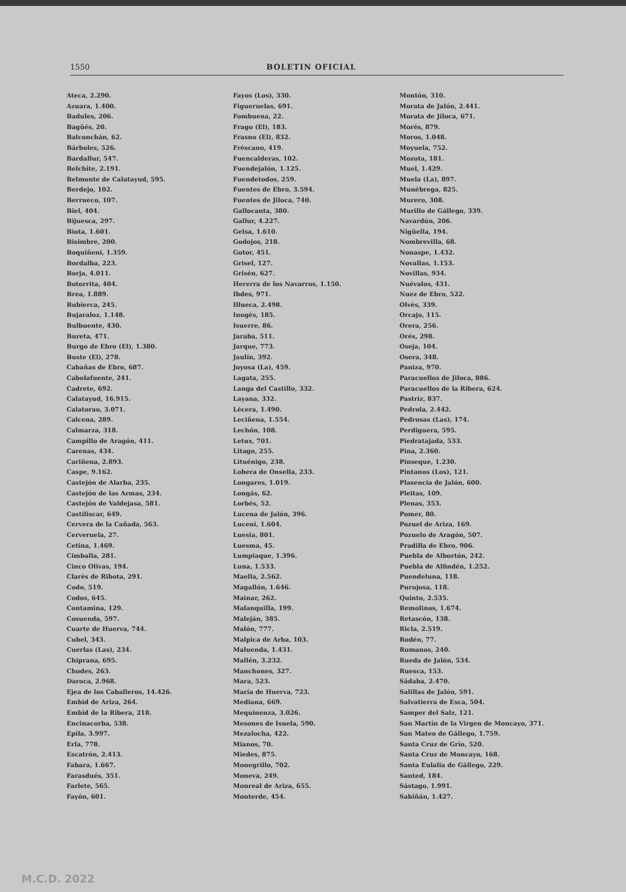1550 BOLETIN OFICIAL
Ateca, 2.290.
Azuara, 1.400.
Badules, 206.
Bagüés, 20.
Balconchán, 62.
Bárboles, 526.
Bardallur, 547.
Belchite, 2.191.
Belmonte de Calatayud, 595.
Berdejo, 102.
Berrueco, 107.
Biel, 404.
Bijuesca, 297.
Biota, 1.601.
Bisimbre, 200.
Boquiñeni, 1.359.
Bordalba, 223.
Borja, 4.011.
Botorrita, 404.
Brea, 1.889.
Bubierca, 245.
Bujaraloz, 1.148.
Bulbuente, 430.
Bureta, 471.
Burgo de Ebro (El), 1.380.
Buste (El), 278.
Cabañas de Ebro, 687.
Cabolafuente, 241.
Cadrete, 692.
Calatayud, 16.915.
Calatorao, 3.071.
Calcena, 289.
Calmarza, 318.
Campillo de Aragón, 411.
Carenas, 434.
Cariñena, 2.893.
Caspe, 9.162.
Castejón de Alarba, 235.
Castejón de las Armas, 234.
Castejón de Valdejasa, 581.
Castiliscar, 649.
Cervera de la Cañada, 563.
Cerveruela, 27.
Cetina, 1.469.
Cimballa, 281.
Cinco Olivas, 194.
Clarés de Ribota, 291.
Codo, 519.
Codos, 645.
Contamina, 129.
Cosuenda, 597.
Cuarte de Huerva, 744.
Cubel, 343.
Cuerlas (Las), 234.
Chiprana, 695.
Chodes, 263.
Daroca, 2.968.
Ejea de los Caballeros, 14.426.
Embid de Ariza, 264.
Embid de la Ribera, 218.
Encinacorba, 538.
Epila, 3.997.
Erla, 778.
Escatrón, 2.413.
Fabara, 1.667.
Farasdués, 351.
Farlete, 565.
Fayón, 601.
Fayos (Los), 330.
Figueruelas, 691.
Fombuena, 22.
Frago (El), 183.
Frasno (El), 832.
Fréscano, 419.
Fuencalderas, 102.
Fuendejalón, 1.125.
Fuendetodos, 259.
Fuentes de Ebro, 3.594.
Fuentes de Jiloca, 740.
Gallocanta, 380.
Gallur, 4.227.
Gelsa, 1.610.
Godojos, 218.
Gotor, 451.
Grisel, 127.
Grisén, 627.
Hererra de los Navarros, 1.150.
Ibdes, 971.
Illueca, 2.498.
Inogés, 185.
Isuerre, 86.
Jaraba, 511.
Jarque, 773.
Jaulín, 392.
Joyosa (La), 459.
Lagata, 255.
Langa del Castillo, 332.
Layana, 332.
Lécera, 1.490.
Leciñena, 1.554.
Lechón, 108.
Letux, 701.
Litago, 255.
Lituénigo, 238.
Lobera de Onsella, 233.
Longares, 1.019.
Longás, 62.
Lorbés, 52.
Lucena de Jalón, 396.
Luceni, 1.604.
Luesia, 801.
Luesma, 45.
Lumpiaque, 1.396.
Luna, 1.533.
Maella, 2.562.
Magallón, 1.646.
Mainar, 262.
Malanquilla, 199.
Maleján, 385.
Malón, 777.
Malpica de Arba, 103.
Maluenda, 1.431.
Mallén, 3.232.
Manchones, 327.
Mara, 523.
María de Huerva, 723.
Mediana, 669.
Mequinenza, 3.026.
Mesones de Isuela, 590.
Mezalocha, 422.
Mianos, 70.
Miedes, 875.
Monegrillo, 702.
Moneva, 249.
Monreal de Ariza, 655.
Monterde, 454.
Montón, 310.
Morata de Jalón, 2.441.
Morata de Jiloca, 671.
Morés, 879.
Moros, 1.048.
Moyuela, 752.
Mozota, 181.
Muel, 1.429.
Muela (La), 897.
Munébrega, 825.
Murero, 308.
Murillo de Gállego, 339.
Navardún, 206.
Nigüella, 194.
Nombrevilla, 68.
Nonaspe, 1.432.
Novallas, 1.153.
Novillas, 934.
Nuévalos, 431.
Nuez de Ebro, 522.
Olvés, 339.
Orcajo, 115.
Orera, 256.
Orés, 298.
Oseja, 104.
Osera, 348.
Paniza, 970.
Paracuellos de Jiloca, 886.
Paracuellos de la Ribera, 624.
Pastriz, 837.
Pedrola, 2.442.
Pedrosas (Las), 174.
Perdiguera, 595.
Piedratajada, 533.
Pina, 2.360.
Pinseque, 1.230.
Pintanos (Los), 121.
Plasencia de Jalón, 600.
Pleitas, 109.
Plenas, 353.
Pomer, 80.
Pozuel de Ariza, 169.
Pozuelo de Aragón, 507.
Pradilla de Ebro, 906.
Puebla de Albortón, 242.
Puebla de Alfindén, 1.252.
Puendeluna, 118.
Purujosa, 118.
Quinto, 2.535.
Remolinos, 1.674.
Retascón, 138.
Ricla, 2.519.
Rodén, 77.
Romanos, 240.
Rueda de Jalón, 534.
Ruesca, 153.
Sádaba, 2.470.
Salillas de Jalón, 591.
Salvatierra de Esca, 504.
Samper del Salz, 121.
San Martín de la Virgen de Moncayo, 371.
San Mateo de Gállego, 1.759.
Santa Cruz de Grío, 520.
Santa Cruz de Moncayo, 168.
Santa Eulalia de Gállego, 229.
Santed, 184.
Sástago, 1.991.
Sabiñán, 1.427.
M.C.D. 2022